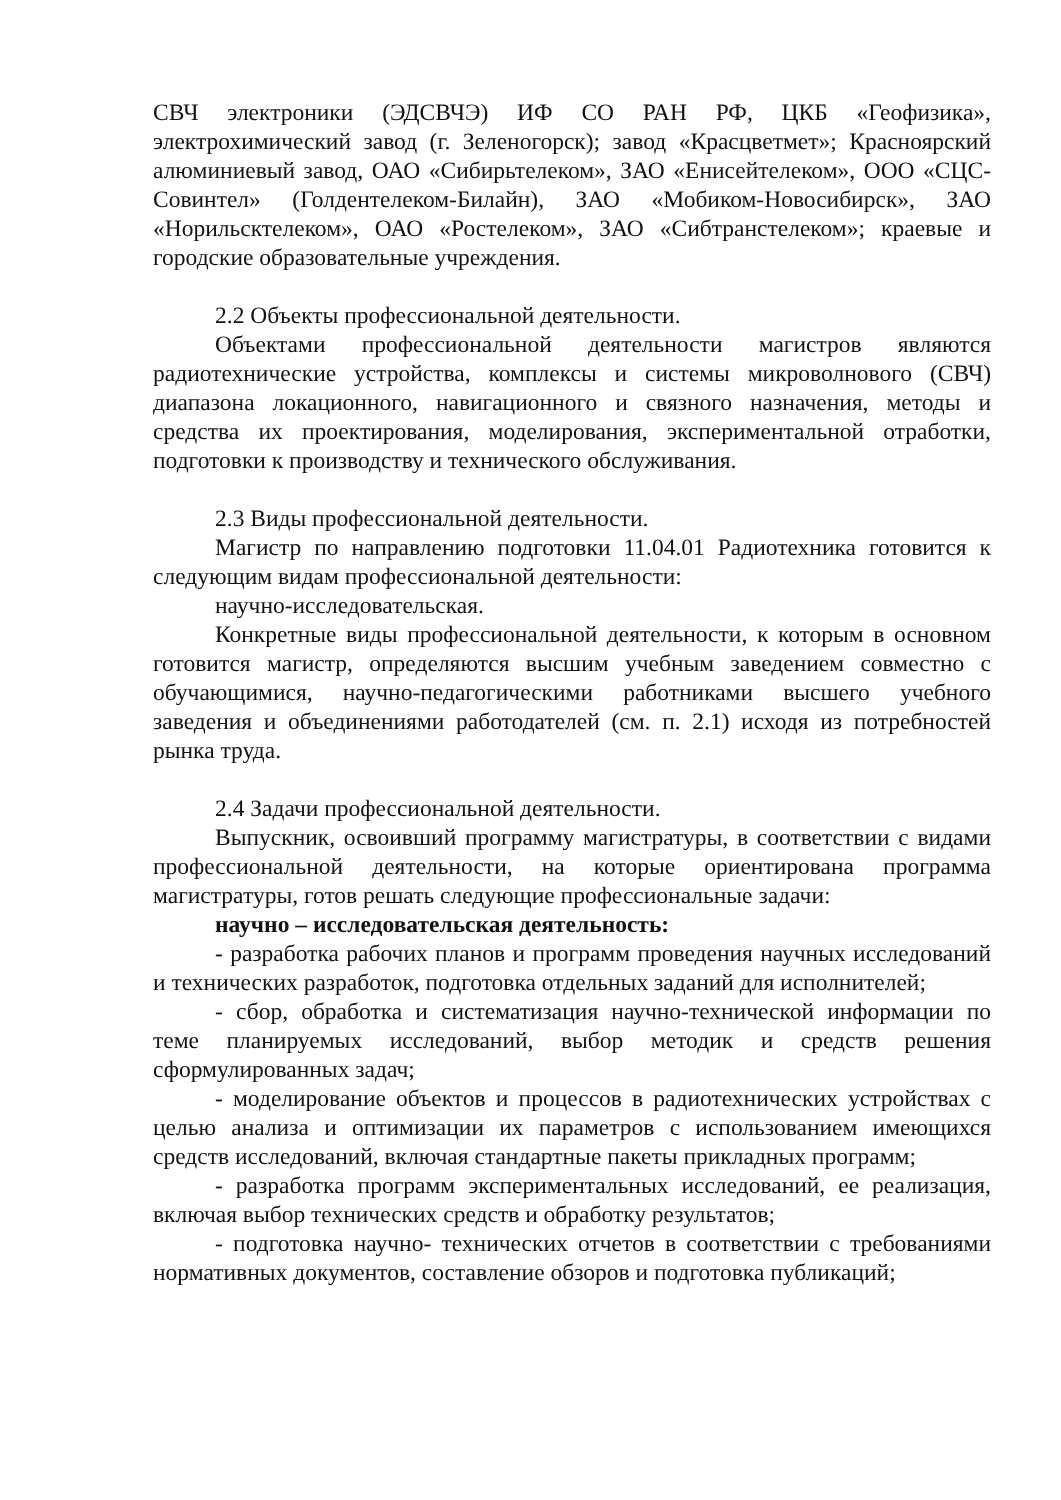СВЧ электроники (ЭДСВЧЭ) ИФ СО РАН РФ, ЦКБ «Геофизика», электрохимический завод (г. Зеленогорск); завод «Красцветмет»; Красноярский алюминиевый завод, ОАО «Сибирьтелеком», ЗАО «Енисейтелеком», ООО «СЦС-Совинтел» (Голдентелеком-Билайн), ЗАО «Мобиком-Новосибирск», ЗАО «Норильсктелеком», ОАО «Ростелеком», ЗАО «Сибтранстелеком»; краевые и городские образовательные учреждения.
2.2 Объекты профессиональной деятельности.
Объектами профессиональной деятельности магистров являются радиотехнические устройства, комплексы и системы микроволнового (СВЧ) диапазона локационного, навигационного и связного назначения, методы и средства их проектирования, моделирования, экспериментальной отработки, подготовки к производству и технического обслуживания.
2.3 Виды профессиональной деятельности.
Магистр по направлению подготовки 11.04.01 Радиотехника готовится к следующим видам профессиональной деятельности:
научно-исследовательская.
Конкретные виды профессиональной деятельности, к которым в основном готовится магистр, определяются высшим учебным заведением совместно с обучающимися, научно-педагогическими работниками высшего учебного заведения и объединениями работодателей (см. п. 2.1) исходя из потребностей рынка труда.
2.4 Задачи профессиональной деятельности.
Выпускник, освоивший программу магистратуры, в соответствии с видами профессиональной деятельности, на которые ориентирована программа магистратуры, готов решать следующие профессиональные задачи:
научно – исследовательская деятельность:
- разработка рабочих планов и программ проведения научных исследований и технических разработок, подготовка отдельных заданий для исполнителей;
- сбор, обработка и систематизация научно-технической информации по теме планируемых исследований, выбор методик и средств решения сформулированных задач;
- моделирование объектов и процессов в радиотехнических устройствах с целью анализа и оптимизации их параметров с использованием имеющихся средств исследований, включая стандартные пакеты прикладных программ;
- разработка программ экспериментальных исследований, ее реализация, включая выбор технических средств и обработку результатов;
- подготовка научно- технических отчетов в соответствии с требованиями нормативных документов, составление обзоров и подготовка публикаций;